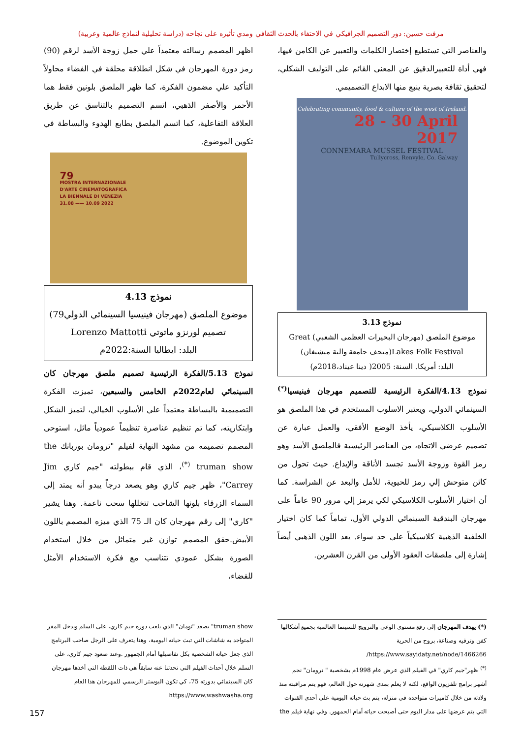مرفت حسين: دور التصميم الجرافيكي في الاحتفاء بالحدث الثقافي ومدي تأثيره على نجاحه (دراسة تحليلية لنماذج عالمية وعربية)
والعناصر التي تستطيع إختصار الكلمات والتعبير عن الكامن فيها، فهي أداة للتعبيرالدقيق عن المعنى القائم على التوليف الشكلي، لتحقيق ثقافة بصرية ينبع منها الابداع التصميمي.
Celebrating community, food & culture of the west of Ireland.
28 - 30 April
2017
CONNEMARA MUSSEL FESTIVAL
Tullycross, Renvyle, Co. Galway
نموذج 3.13
موضوع الملصق (مهرجان البحيرات العظمى الشعبي) Great Lakes Folk Festival(متحف جامعة والية ميشيغان)
البلد: أمريكا. السنة: 2005( دينا عيناد،2018م)
نموذج 4.13/الفكرة الرئيسية للتصميم مهرجان فينيسيا<sup>(*)</sup> السينمائي الدولي، ويعتبر الاسلوب المستخدم في هذا الملصق هو الأسلوب الكلاسيكي، يأخذ الوضع الأفقي، والعمل عبارة عن تصميم عرضي الاتجاه، من العناصر الرئيسية فالملصق الأسد وهو رمز القوة وزوجة الأسد تجسد الأناقة والإبداع. حيث تحول من كائن متوحش إلي رمز للحيوية، للأمل والبعد عن الشراسة. كما أن اختيار الأسلوب الكلاسيكي لكي يرمز إلي مرور 90 عاماً على مهرجان البندقية السينمائي الدولي الأول، تماماً كما كان اختيار الخلفية الذهبية كلاسيكياً على حد سواء. يعد اللون الذهبي أيضاً إشارة إلى ملصقات العقود الأولى من القرن العشرين.
اظهر المصمم رسالته معتمداً علي حمل زوجة الأسد لرقم (90) رمز دورة المهرجان في شكل انطلاقة محلقة في الفضاء محاولاً التأكيد علي مضمون الفكرة، كما ظهر الملصق بلونين فقط هما الأحمر والأصفر الذهبي، اتسم التصميم بالتناسق عن طريق العلاقة التفاعلية، كما اتسم الملصق بطابع الهدوء والبساطة في تكوين الموضوع.
79
MOSTRA INTERNAZIONALE
D'ARTE CINEMATOGRAFICA
LA BIENNALE DI VENEZIA
31.08 —— 10.09 2022
نموذج 4.13
موضوع الملصق (مهرجان فينيسيا السينمائي الدولي79)
تصميم لورنزو ماتوتي Lorenzo Mattotti
البلد: ايطاليا السنة:2022م
نموذج 5.13/الفكرة الرئيسية تصميم ملصق مهرجان كان السينمائي لعام2022م الخامس والسبعين، تميزت الفكرة التصميمية بالبساطة معتمداً علي الأسلوب الخيالي، لتميز الشكل وابتكاريته، كما تم تنظيم عناصرة تنظيماً عمودياً مائل، استوحى المصمم تصميمه من مشهد النهاية لفيلم "ترومان بوربانك the truman show <sup>(*)</sup>، الذي قام ببطولته "جيم كاري Jim Carrey"، ظهر جيم كاري وهو يصعد درجاً يبدو أنه يمتد إلى السماء الزرقاء بلونها الشاحب تتخللها سحب ناعمة. وهنا يشير "كاري" إلى رقم مهرجان كان الـ 75 الذي ميزه المصمم باللون الأبيض.حقق المصمم توازن غير متماثل من خلال استخدام الصورة بشكل عمودي تتناسب مع فكرة الاستخدام الأمثل للفضاء،
(*) يهدف المهرجان إلى رفع مستوى الوعي والترويج للسينما العالمية بجميع أشكالها كفن وترفيه وصناعة، بروح من الحرية https://www.sayidaty.net/node/1466266/
<sup>(*)</sup> ظهر"جيم كاري" في الفيلم الذي عرض عام 1998م بشخصية " ترومان" نجم أشهر برامج تلفزيون الواقع، لكنه لا يعلم بمدى شهرته حول العالم، فهو يتم مراقبته منذ ولادته من خلال كاميرات متواجده في منزله، يتم بث حياته اليومية على أحدى القنوات التي يتم عرضها على مدار اليوم حتى أصبحت حياته أمام الجمهور. وفي نهاية فيلم the
truman show" يصعد "تومان" الذي يلعب دوره جيم كاري، على السلم ويدخل المقر المتواجد به شاشات التي تبث حياته اليومية، وهنا يتعرف على الرجل صاحب البرنامج الذي جعل حياته الشخصية بكل تفاصيلها أمام الجمهور .وعند صعود جيم كاري، على السلم خلال أحداث الفيلم التي تحدثنا عنه سابقاً هي ذات اللقطة التي أخذها مهرجان كان السينمائي بدورته 75، كي تكون البوستر الرسمي للمهرجان هذا العام https://www.washwasha.org
157